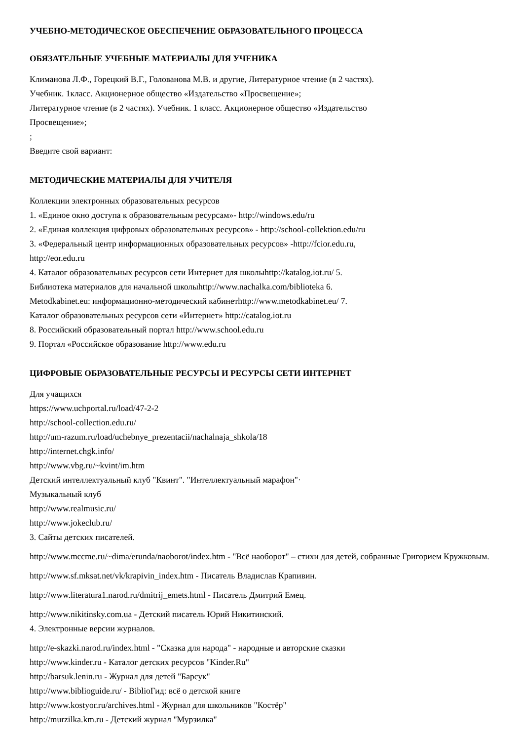УЧЕБНО-МЕТОДИЧЕСКОЕ ОБЕСПЕЧЕНИЕ ОБРАЗОВАТЕЛЬНОГО ПРОЦЕССА
ОБЯЗАТЕЛЬНЫЕ УЧЕБНЫЕ МАТЕРИАЛЫ ДЛЯ УЧЕНИКА
Климанова Л.Ф., Горецкий В.Г., Голованова М.В. и другие, Литературное чтение (в 2 частях).
Учебник. 1класс. Акционерное общество «Издательство «Просвещение»;
Литературное чтение (в 2 частях). Учебник. 1 класс. Акционерное общество «Издательство
Просвещение»;
;
Введите свой вариант:
МЕТОДИЧЕСКИЕ МАТЕРИАЛЫ ДЛЯ УЧИТЕЛЯ
Коллекции электронных образовательных ресурсов
1. «Единое окно доступа к образовательным ресурсам»- http://windows.edu/ru
2. «Единая коллекция цифровых образовательных ресурсов» - http://school-collektion.edu/ru
3. «Федеральный центр информационных образовательных ресурсов» -http://fcior.edu.ru,
http://eor.edu.ru
4. Каталог образовательных ресурсов сети Интернет для школыhttp://katalog.iot.ru/ 5.
Библиотека материалов для начальной школыhttp://www.nachalka.com/biblioteka 6.
Metodkabinet.eu: информационно-методический кабинетhttp://www.metodkabinet.eu/ 7.
Каталог образовательных ресурсов сети «Интернет» http://catalog.iot.ru
8. Российский образовательный портал http://www.school.edu.ru
9. Портал «Российское образование http://www.edu.ru
ЦИФРОВЫЕ ОБРАЗОВАТЕЛЬНЫЕ РЕСУРСЫ И РЕСУРСЫ СЕТИ ИНТЕРНЕТ
Для учащихся
https://www.uchportal.ru/load/47-2-2
http://school-collection.edu.ru/
http://um-razum.ru/load/uchebnye_prezentacii/nachalnaja_shkola/18
http://internet.chgk.info/
http://www.vbg.ru/~kvint/im.htm
Детский интеллектуальный клуб "Квинт". "Интеллектуальный марафон"·
Музыкальный клуб
http://www.realmusic.ru/
http://www.jokeclub.ru/
3. Сайты детских писателей.
http://www.mccme.ru/~dima/erunda/naoborot/index.htm - "Всё наоборот" – стихи для детей, собранные Григорием Кружковым.
http://www.sf.mksat.net/vk/krapivin_index.htm - Писатель Владислав Крапивин.
http://www.literatura1.narod.ru/dmitrij_emets.html - Писатель Дмитрий Емец.
http://www.nikitinsky.com.ua - Детский писатель Юрий Никитинский.
4. Электронные версии журналов.
http://e-skazki.narod.ru/index.html - "Сказка для народа" - народные и авторские сказки
http://www.kinder.ru - Каталог детских ресурсов "Kinder.Ru"
http://barsuk.lenin.ru - Журнал для детей "Барсук"
http://www.biblioguide.ru/ - BiblioГид: всё о детской книге
http://www.kostyor.ru/archives.html - Журнал для школьников "Костёр"
http://murzilka.km.ru - Детский журнал "Мурзилка"